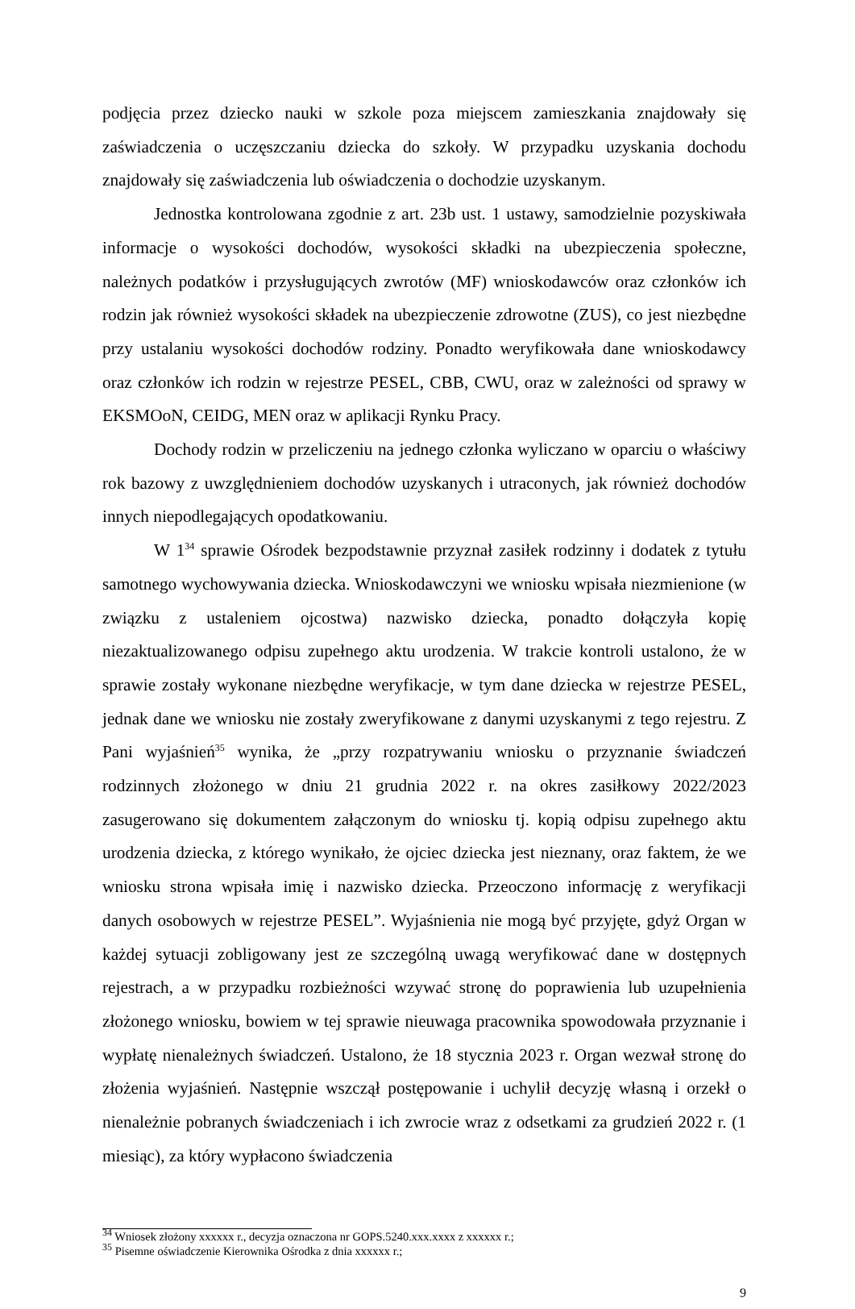podjęcia przez dziecko nauki w szkole poza miejscem zamieszkania znajdowały się zaświadczenia o uczęszczaniu dziecka do szkoły. W przypadku uzyskania dochodu znajdowały się zaświadczenia lub oświadczenia o dochodzie uzyskanym.
Jednostka kontrolowana zgodnie z art. 23b ust. 1 ustawy, samodzielnie pozyskiwała informacje o wysokości dochodów, wysokości składki na ubezpieczenia społeczne, należnych podatków i przysługujących zwrotów (MF) wnioskodawców oraz członków ich rodzin jak również wysokości składek na ubezpieczenie zdrowotne (ZUS), co jest niezbędne przy ustalaniu wysokości dochodów rodziny. Ponadto weryfikowała dane wnioskodawcy oraz członków ich rodzin w rejestrze PESEL, CBB, CWU, oraz w zależności od sprawy w EKSMOoN, CEIDG, MEN oraz w aplikacji Rynku Pracy.
Dochody rodzin w przeliczeniu na jednego członka wyliczano w oparciu o właściwy rok bazowy z uwzględnieniem dochodów uzyskanych i utraconych, jak również dochodów innych niepodlegających opodatkowaniu.
W 1<sup>34</sup> sprawie Ośrodek bezpodstawnie przyznał zasiłek rodzinny i dodatek z tytułu samotnego wychowywania dziecka. Wnioskodawczyni we wniosku wpisała niezmienione (w związku z ustaleniem ojcostwa) nazwisko dziecka, ponadto dołączyła kopię niezaktualizowanego odpisu zupełnego aktu urodzenia. W trakcie kontroli ustalono, że w sprawie zostały wykonane niezbędne weryfikacje, w tym dane dziecka w rejestrze PESEL, jednak dane we wniosku nie zostały zweryfikowane z danymi uzyskanymi z tego rejestru. Z Pani wyjaśnień<sup>35</sup> wynika, że „przy rozpatrywaniu wniosku o przyznanie świadczeń rodzinnych złożonego w dniu 21 grudnia 2022 r. na okres zasiłkowy 2022/2023 zasugerowano się dokumentem załączonym do wniosku tj. kopią odpisu zupełnego aktu urodzenia dziecka, z którego wynikało, że ojciec dziecka jest nieznany, oraz faktem, że we wniosku strona wpisała imię i nazwisko dziecka. Przeoczono informację z weryfikacji danych osobowych w rejestrze PESEL”. Wyjaśnienia nie mogą być przyjęte, gdyż Organ w każdej sytuacji zobligowany jest ze szczególną uwagą weryfikować dane w dostępnych rejestrach, a w przypadku rozbieżności wzywać stronę do poprawienia lub uzupełnienia złożonego wniosku, bowiem w tej sprawie nieuwaga pracownika spowodowała przyznanie i wypłatę nienależnych świadczeń. Ustalono, że 18 stycznia 2023 r. Organ wezwał stronę do złożenia wyjaśnień. Następnie wszczął postępowanie i uchylił decyzję własną i orzekł o nienależnie pobranych świadczeniach i ich zwrocie wraz z odsetkami za grudzień 2022 r. (1 miesiąc), za który wypłacono świadczenia
<sup>34</sup> Wniosek złożony xxxxxx r., decyzja oznaczona nr GOPS.5240.xxx.xxxx z xxxxxx r.;
<sup>35</sup> Pisemne oświadczenie Kierownika Ośrodka z dnia xxxxxx r.;
9